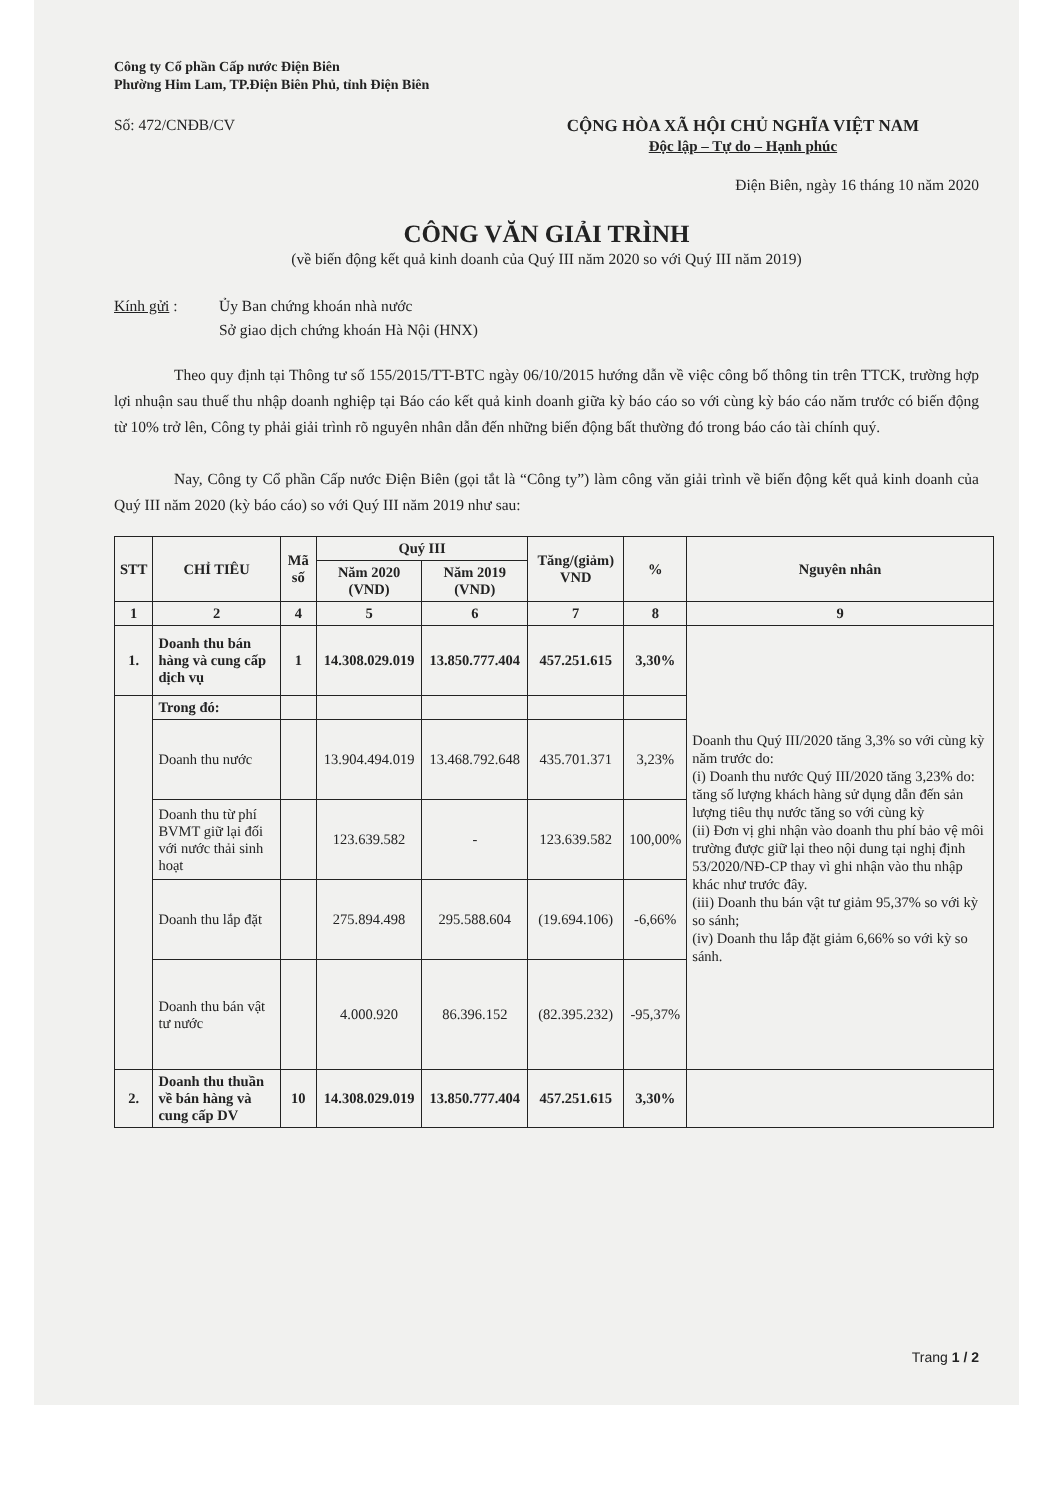Công ty Cổ phần Cấp nước Điện Biên
Phường Him Lam, TP.Điện Biên Phủ, tỉnh Điện Biên
Số: 472/CNĐB/CV CỘNG HÒA XÃ HỘI CHỦ NGHĨA VIỆT NAM
Độc lập – Tự do – Hạnh phúc
Điện Biên, ngày 16 tháng 10 năm 2020
CÔNG VĂN GIẢI TRÌNH
(về biến động kết quả kinh doanh của Quý III năm 2020 so với Quý III năm 2019)
Kính gửi : Ủy Ban chứng khoán nhà nước
Sở giao dịch chứng khoán Hà Nội (HNX)
Theo quy định tại Thông tư số 155/2015/TT-BTC ngày 06/10/2015 hướng dẫn về việc công bố thông tin trên TTCK, trường hợp lợi nhuận sau thuế thu nhập doanh nghiệp tại Báo cáo kết quả kinh doanh giữa kỳ báo cáo so với cùng kỳ báo cáo năm trước có biến động từ 10% trở lên, Công ty phải giải trình rõ nguyên nhân dẫn đến những biến động bất thường đó trong báo cáo tài chính quý.
Nay, Công ty Cổ phần Cấp nước Điện Biên (gọi tắt là “Công ty”) làm công văn giải trình về biến động kết quả kinh doanh của Quý III năm 2020 (kỳ báo cáo) so với Quý III năm 2019 như sau:
| STT | CHỈ TIÊU | Mã số | Quý III | | Tăng/(giảm) VND | % | Nguyên nhân |
| | | | Năm 2020 (VND) | Năm 2019 (VND) | | | |
| 1 | 2 | 4 | 5 | 6 | 7 | 8 | 9 |
| 1. | Doanh thu bán hàng và cung cấp dịch vụ | 1 | 14.308.029.019 | 13.850.777.404 | 457.251.615 | 3,30% | Doanh thu Quý III/2020 tăng 3,3% so với cùng kỳ năm trước do: (i) Doanh thu nước Quý III/2020 tăng 3,23% do: tăng số lượng khách hàng sử dụng dẫn đến sản lượng tiêu thụ nước tăng so với cùng kỳ (ii) Đơn vị ghi nhận vào doanh thu phí bảo vệ môi trường được giữ lại theo nội dung tại nghị định 53/2020/NĐ-CP thay vì ghi nhận vào thu nhập khác như trước đây. (iii) Doanh thu bán vật tư giảm 95,37% so với kỳ so sánh; (iv) Doanh thu lắp đặt giảm 6,66% so với kỳ so sánh. |
| | Trong đó: | | | | | | |
| | Doanh thu nước | | 13.904.494.019 | 13.468.792.648 | 435.701.371 | 3,23% | |
| | Doanh thu từ phí BVMT giữ lại đối với nước thải sinh hoạt | | 123.639.582 | - | 123.639.582 | 100,00% | |
| | Doanh thu lắp đặt | | 275.894.498 | 295.588.604 | (19.694.106) | -6,66% | |
| | Doanh thu bán vật tư nước | | 4.000.920 | 86.396.152 | (82.395.232) | -95,37% | |
| 2. | Doanh thu thuần về bán hàng và cung cấp DV | 10 | 14.308.029.019 | 13.850.777.404 | 457.251.615 | 3,30% | |
Trang 1 / 2